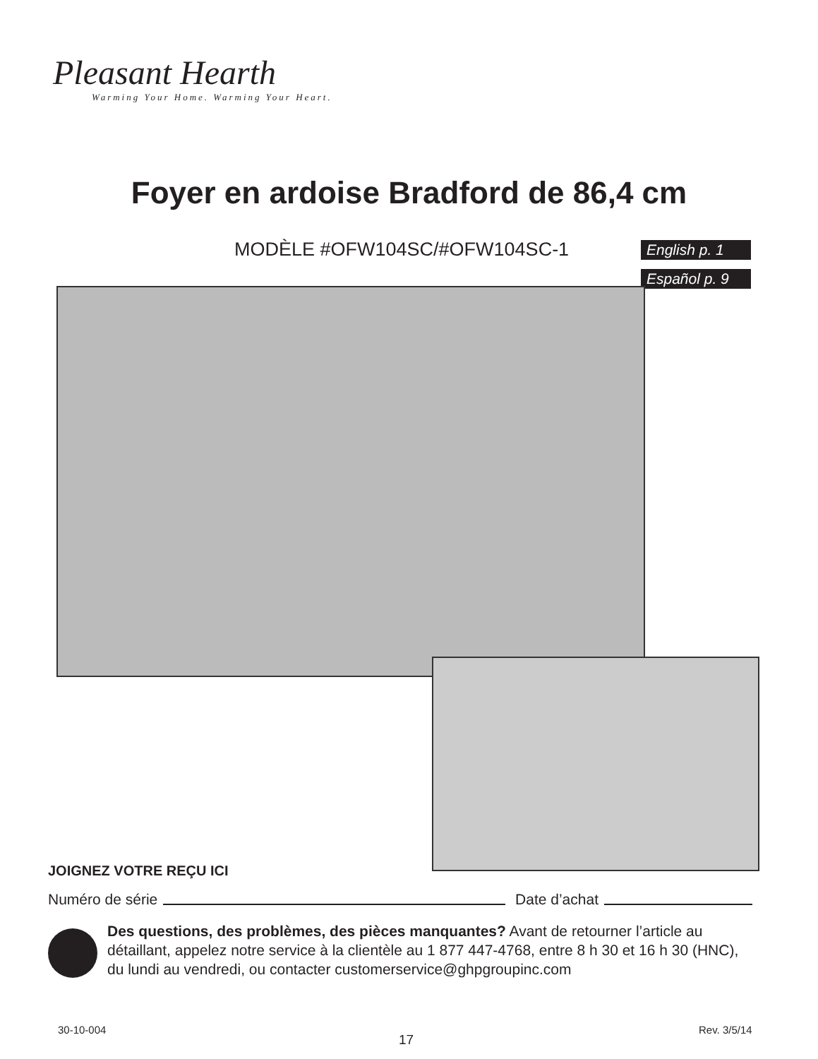Pleasant Hearth
Warming Your Home. Warming Your Heart.
Foyer en ardoise Bradford de 86,4 cm
MODÈLE #OFW104SC/#OFW104SC-1 English p. 1
Español p. 9
JOIGNEZ VOTRE REÇU ICI
Numéro de série Date d’achat
Des questions, des problèmes, des pièces manquantes? Avant de retourner l’article au détaillant, appelez notre service à la clientèle au 1 877 447-4768, entre 8 h 30 et 16 h 30 (HNC), du lundi au vendredi, ou contacter customerservice@ghpgroupinc.com
30-10-004
17
Rev. 3/5/14